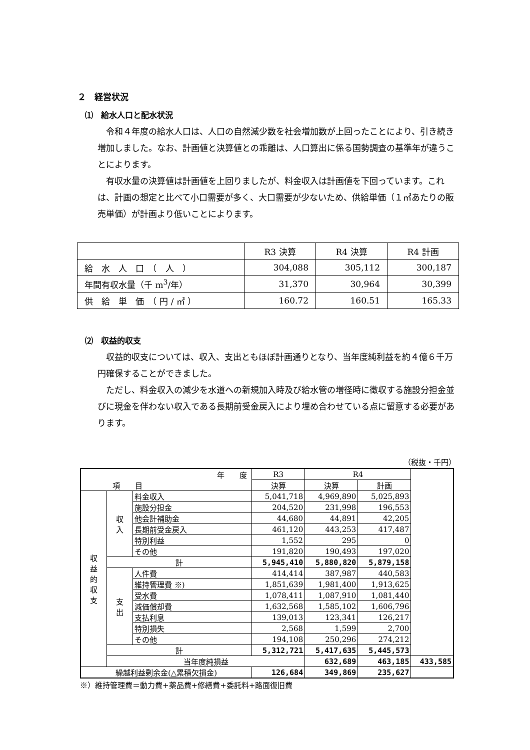２　経営状況
⑴　給水人口と配水状況
令和４年度の給水人口は、人口の自然減少数を社会増加数が上回ったことにより、引き続き増加しました。なお、計画値と決算値との乖離は、人口算出に係る国勢調査の基準年が違うことによります。
有収水量の決算値は計画値を上回りましたが、料金収入は計画値を下回っています。これは、計画の想定と比べて小口需要が多く、大口需要が少ないため、供給単価（１㎥あたりの販売単価）が計画より低いことによります。
| | R3 決算 | R4 決算 | R4 計画 |
| 給 水 人 口 （ 人 ） | 304,088 | 305,112 | 300,187 |
| 年間有収水量（千 m<sup>3</sup>/年） | 31,370 | 30,964 | 30,399 |
| 供 給 単 価 （ 円 / ㎥ ） | 160.72 | 160.51 | 165.33 |
⑵　収益的収支
収益的収支については、収入、支出ともほぼ計画通りとなり、当年度純利益を約４億６千万円確保することができました。
ただし、料金収入の減少を水道への新規加入時及び給水管の増径時に徴収する施設分担金並びに現金を伴わない収入である長期前受金戻入により埋め合わせている点に留意する必要があります。
（税抜・千円）
| 年 度 項 目 | | | R3 | R4 | | |
| | | | 決算 | 決算 | 計画 | |
| 収 益 的 収 支 | 収 入 | 料金収入 | 5,041,718 | 4,969,890 | 5,025,893 | |
| | | 施設分担金 | 204,520 | 231,998 | 196,553 | |
| | | 他会計補助金 | 44,680 | 44,891 | 42,205 | |
| | | 長期前受金戻入 | 461,120 | 443,253 | 417,487 | |
| | | 特別利益 | 1,552 | 295 | 0 | |
| | | その他 | 191,820 | 190,493 | 197,020 | |
| | 計 | | 5,945,410 | 5,880,820 | 5,879,158 | |
| | 支 出 | 人件費 | 414,414 | 387,987 | 440,583 | |
| | | 維持管理費 ※) | 1,851,639 | 1,981,400 | 1,913,625 | |
| | | 受水費 | 1,078,411 | 1,087,910 | 1,081,440 | |
| | | 減価償却費 | 1,632,568 | 1,585,102 | 1,606,796 | |
| | | 支払利息 | 139,013 | 123,341 | 126,217 | |
| | | 特別損失 | 2,568 | 1,599 | 2,700 | |
| | | その他 | 194,108 | 250,296 | 274,212 | |
| | 計 | | 5,312,721 | 5,417,635 | 5,445,573 | |
| | 当年度純損益 | | | 632,689 | 463,185 | 433,585 |
| 繰越利益剰余金(△累積欠損金) | | | 126,684 | 349,869 | 235,627 | |
※）維持管理費＝動力費+薬品費+修繕費+委託料+路面復旧費